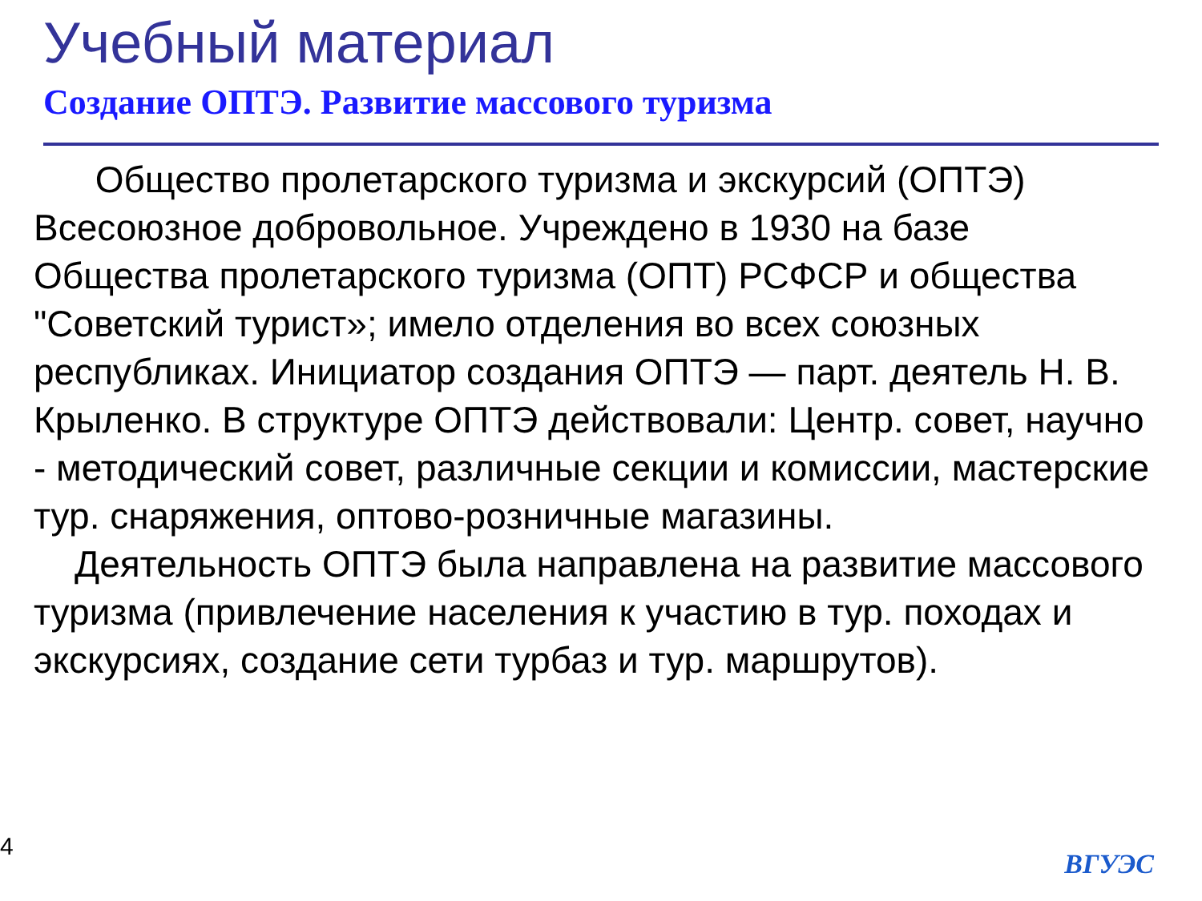Учебный материал
Создание ОПТЭ. Развитие массового туризма
Общество пролетарского туризма и экскурсий (ОПТЭ) Всесоюзное добровольное. Учреждено в 1930 на базе Общества пролетарского туризма (ОПТ) РСФСР и общества "Советский турист»; имело отделения во всех союзных республиках. Инициатор создания ОПТЭ — парт. деятель Н. В. Крыленко. В структуре ОПТЭ действовали: Центр. совет, научно - методический совет, различные секции и комиссии, мастерские тур. снаряжения, оптово-розничные магазины.
Деятельность ОПТЭ была направлена на развитие массового туризма (привлечение населения к участию в тур. походах и экскурсиях, создание сети турбаз и тур. маршрутов).
4
ВГУЭС